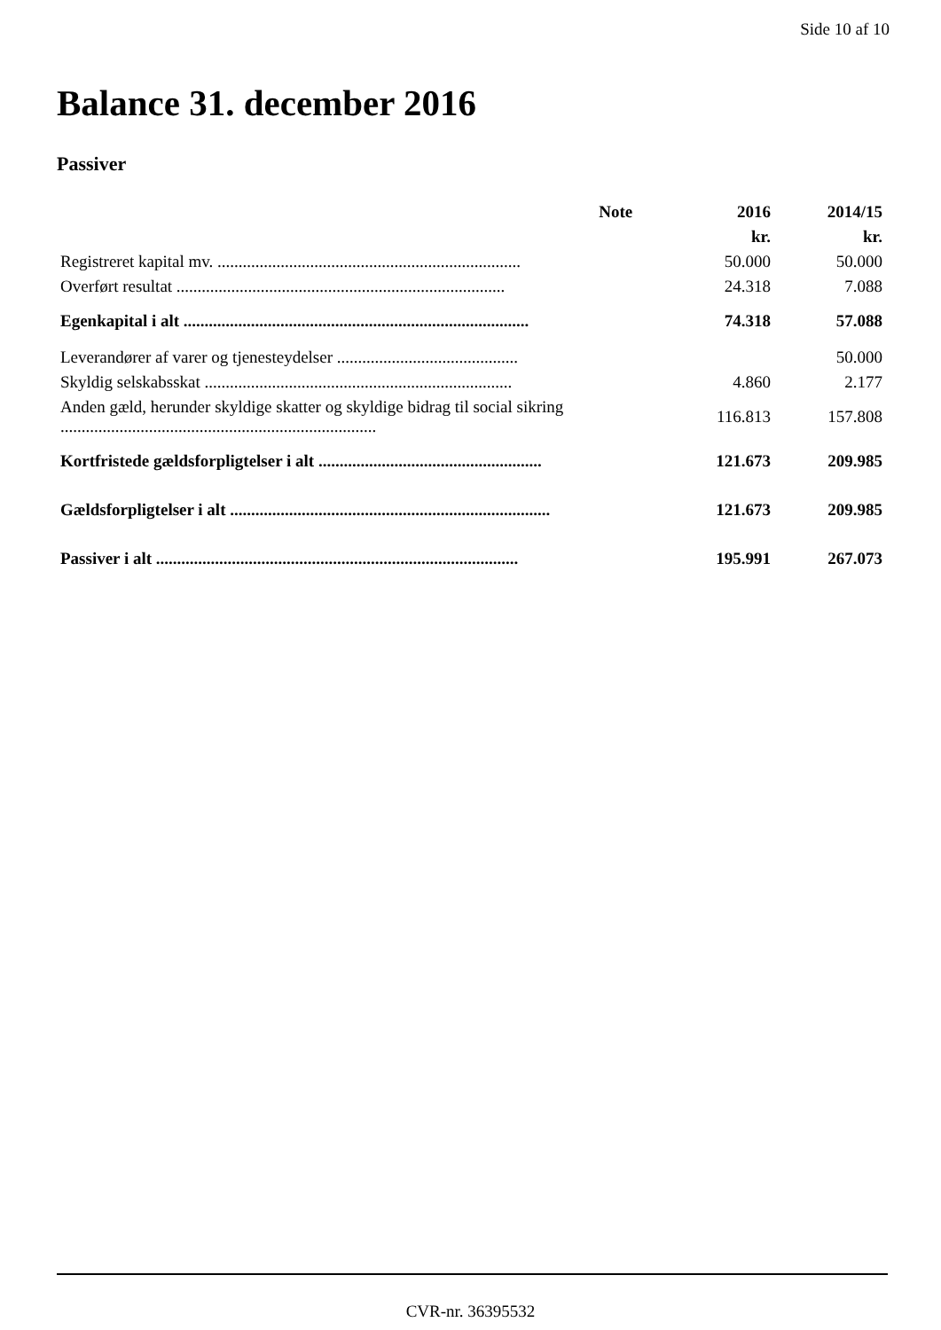Side 10 af 10
Balance 31. december 2016
Passiver
| | Note | 2016 | 2014/15 |
| --- | --- | --- | --- |
| | | kr. | kr. |
| Registreret kapital mv. ........................................................................ | | 50.000 | 50.000 |
| Overført resultat .............................................................................. | | 24.318 | 7.088 |
| Egenkapital i alt .................................................................................. | | 74.318 | 57.088 |
| Leverandører af varer og tjenesteydelser ........................................... | | | 50.000 |
| Skyldig selskabsskat ......................................................................... | | 4.860 | 2.177 |
| Anden gæld, herunder skyldige skatter og skyldige bidrag til social sikring ........................................................................... | | 116.813 | 157.808 |
| Kortfristede gældsforpligtelser i alt ..................................................... | | 121.673 | 209.985 |
| Gældsforpligtelser i alt ............................................................................ | | 121.673 | 209.985 |
| Passiver i alt ...................................................................................... | | 195.991 | 267.073 |
CVR-nr. 36395532